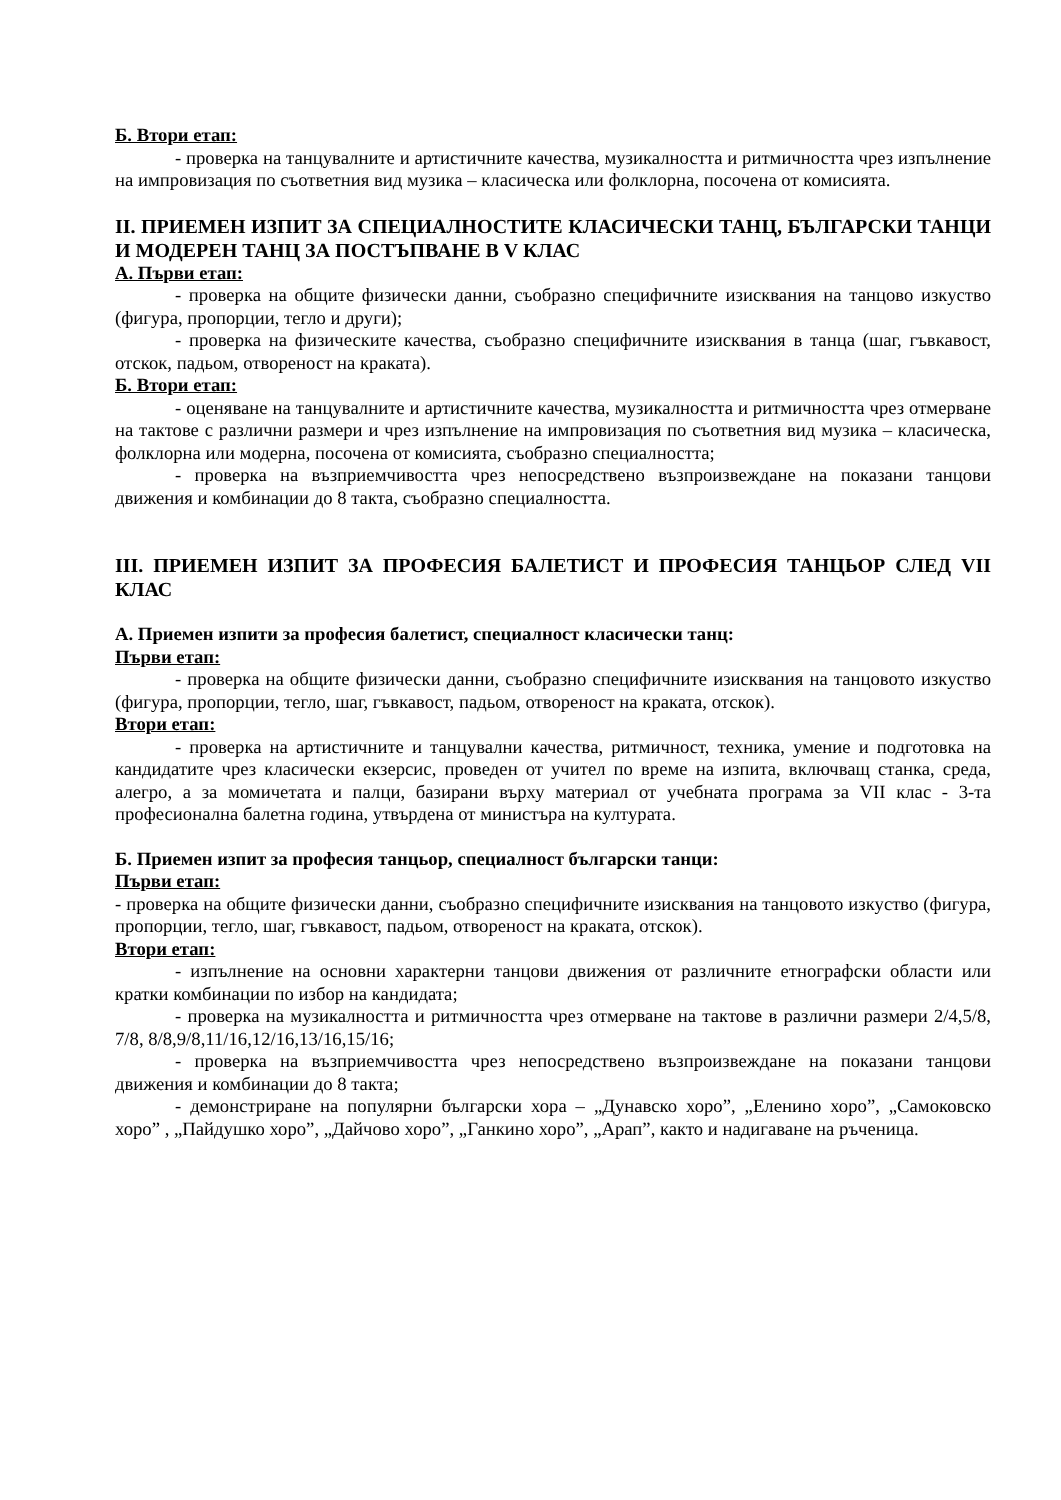Б. Втори етап:
- проверка на танцувалните и артистичните качества, музикалността и ритмичността чрез изпълнение на импровизация по съответния вид музика – класическа или фолклорна, посочена от комисията.
II. ПРИЕМЕН ИЗПИТ ЗА СПЕЦИАЛНОСТИТЕ КЛАСИЧЕСКИ ТАНЦ, БЪЛГАРСКИ ТАНЦИ И МОДЕРЕН ТАНЦ ЗА ПОСТЪПВАНЕ В V КЛАС
А. Първи етап:
- проверка на общите физически данни, съобразно специфичните изисквания на танцово изкуство (фигура, пропорции, тегло и други);
- проверка на физическите качества, съобразно специфичните изисквания в танца (шаг, гъвкавост, отскок, падьом, отвореност на краката).
Б. Втори етап:
- оценяване на танцувалните и артистичните качества, музикалността и ритмичността чрез отмерване на тактове с различни размери и чрез изпълнение на импровизация по съответния вид музика – класическа, фолклорна или модерна, посочена от комисията, съобразно специалността;
- проверка на възприемчивостта чрез непосредствено възпроизвеждане на показани танцови движения и комбинации до 8 такта, съобразно специалността.
III. ПРИЕМЕН ИЗПИТ ЗА ПРОФЕСИЯ БАЛЕТИСТ И ПРОФЕСИЯ ТАНЦЬОР СЛЕД VII КЛАС
А. Приемен изпити за професия балетист, специалност класически танц:
Първи етап:
- проверка на общите физически данни, съобразно специфичните изисквания на танцовото изкуство (фигура, пропорции, тегло, шаг, гъвкавост, падьом, отвореност на краката, отскок).
Втори етап:
- проверка на артистичните и танцувални качества, ритмичност, техника, умение и подготовка на кандидатите чрез класически екзерсис, проведен от учител по време на изпита, включващ станка, среда, алегро, а за момичетата и палци, базирани върху материал от учебната програма за VII клас - 3-та професионална балетна година, утвърдена от министъра на културата.
Б. Приемен изпит за професия танцьор, специалност български танци:
Първи етап:
- проверка на общите физически данни, съобразно специфичните изисквания на танцовото изкуство (фигура, пропорции, тегло, шаг, гъвкавост, падьом, отвореност на краката, отскок).
Втори етап:
- изпълнение на основни характерни танцови движения от различните етнографски области или кратки комбинации по избор на кандидата;
- проверка на музикалността и ритмичността чрез отмерване на тактове в различни размери 2/4,5/8, 7/8, 8/8,9/8,11/16,12/16,13/16,15/16;
- проверка на възприемчивостта чрез непосредствено възпроизвеждане на показани танцови движения и комбинации до 8 такта;
- демонстриране на популярни български хора – „Дунавско хоро”, „Еленино хоро”, „Самоковско хоро” , „Пайдушко хоро”, „Дайчово хоро”, „Ганкино хоро”, „Арап”, както и надигаване на ръченица.